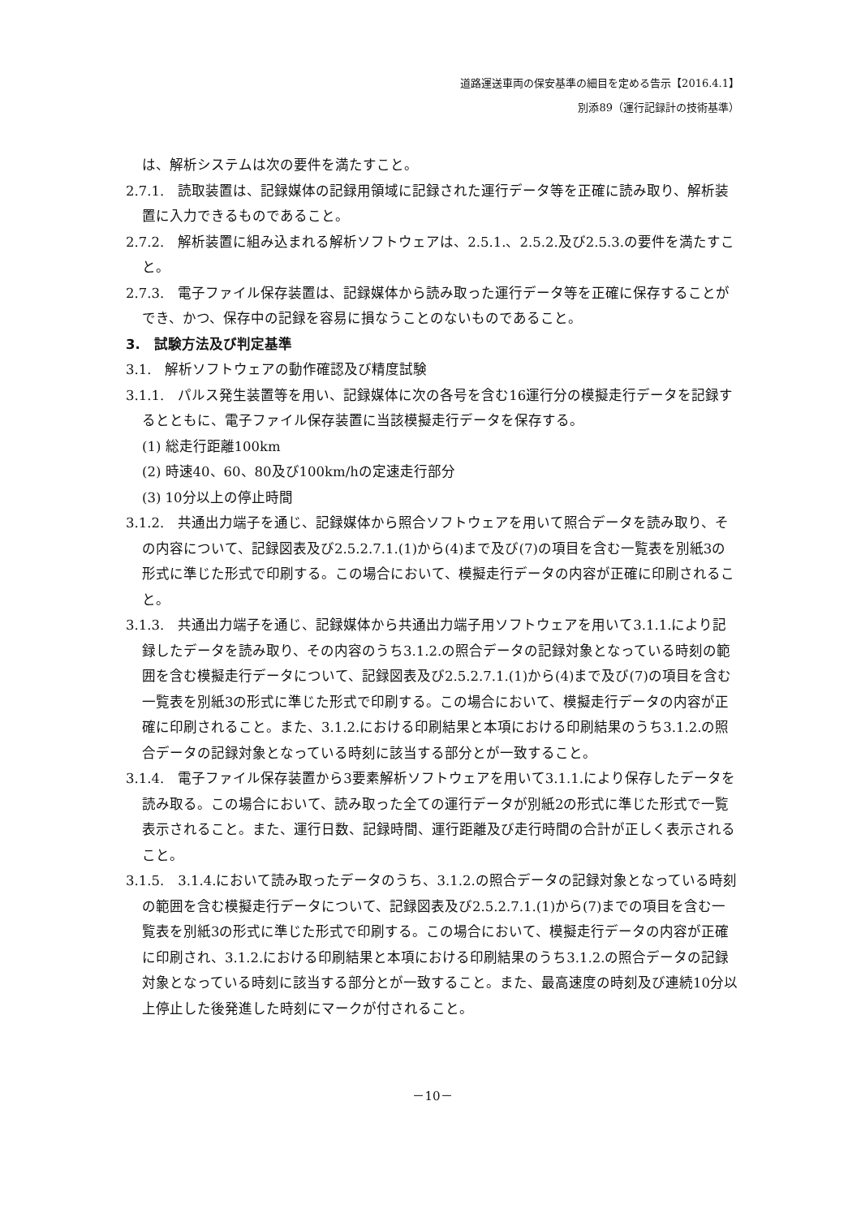道路運送車両の保安基準の細目を定める告示【2016.4.1】
別添89（運行記録計の技術基準）
は、解析システムは次の要件を満たすこと。
2.7.1.　読取装置は、記録媒体の記録用領域に記録された運行データ等を正確に読み取り、解析装置に入力できるものであること。
2.7.2.　解析装置に組み込まれる解析ソフトウェアは、2.5.1.、2.5.2.及び2.5.3.の要件を満たすこと。
2.7.3.　電子ファイル保存装置は、記録媒体から読み取った運行データ等を正確に保存することができ、かつ、保存中の記録を容易に損なうことのないものであること。
3.　試験方法及び判定基準
3.1.　解析ソフトウェアの動作確認及び精度試験
3.1.1.　パルス発生装置等を用い、記録媒体に次の各号を含む16運行分の模擬走行データを記録するとともに、電子ファイル保存装置に当該模擬走行データを保存する。
(1) 総走行距離100km
(2) 時速40、60、80及び100km/hの定速走行部分
(3) 10分以上の停止時間
3.1.2.　共通出力端子を通じ、記録媒体から照合ソフトウェアを用いて照合データを読み取り、その内容について、記録図表及び2.5.2.7.1.(1)から(4)まで及び(7)の項目を含む一覧表を別紙3の形式に準じた形式で印刷する。この場合において、模擬走行データの内容が正確に印刷されること。
3.1.3.　共通出力端子を通じ、記録媒体から共通出力端子用ソフトウェアを用いて3.1.1.により記録したデータを読み取り、その内容のうち3.1.2.の照合データの記録対象となっている時刻の範囲を含む模擬走行データについて、記録図表及び2.5.2.7.1.(1)から(4)まで及び(7)の項目を含む一覧表を別紙3の形式に準じた形式で印刷する。この場合において、模擬走行データの内容が正確に印刷されること。また、3.1.2.における印刷結果と本項における印刷結果のうち3.1.2.の照合データの記録対象となっている時刻に該当する部分とが一致すること。
3.1.4.　電子ファイル保存装置から3要素解析ソフトウェアを用いて3.1.1.により保存したデータを読み取る。この場合において、読み取った全ての運行データが別紙2の形式に準じた形式で一覧表示されること。また、運行日数、記録時間、運行距離及び走行時間の合計が正しく表示されること。
3.1.5.　3.1.4.において読み取ったデータのうち、3.1.2.の照合データの記録対象となっている時刻の範囲を含む模擬走行データについて、記録図表及び2.5.2.7.1.(1)から(7)までの項目を含む一覧表を別紙3の形式に準じた形式で印刷する。この場合において、模擬走行データの内容が正確に印刷され、3.1.2.における印刷結果と本項における印刷結果のうち3.1.2.の照合データの記録対象となっている時刻に該当する部分とが一致すること。また、最高速度の時刻及び連続10分以上停止した後発進した時刻にマークが付されること。
－10－